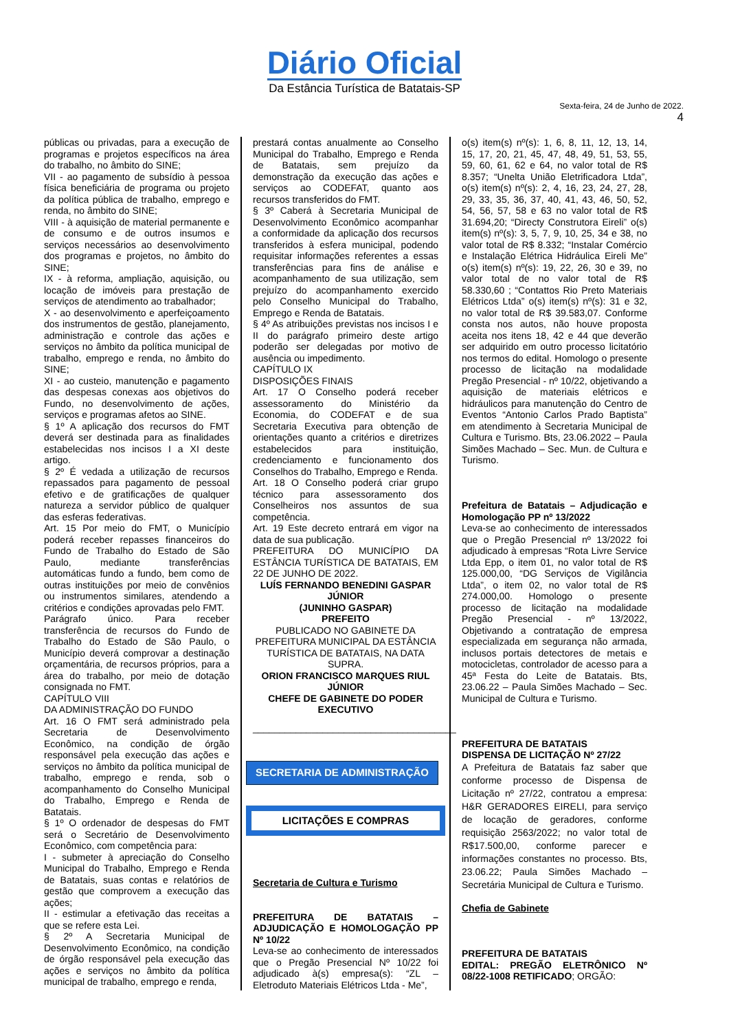Diário Oficial
Da Estância Turística de Batatais-SP
Sexta-feira, 24 de Junho de 2022.
4
públicas ou privadas, para a execução de programas e projetos específicos na área do trabalho, no âmbito do SINE;
VII - ao pagamento de subsídio à pessoa física beneficiária de programa ou projeto da política pública de trabalho, emprego e renda, no âmbito do SINE;
VIII - à aquisição de material permanente e de consumo e de outros insumos e serviços necessários ao desenvolvimento dos programas e projetos, no âmbito do SINE;
IX - à reforma, ampliação, aquisição, ou locação de imóveis para prestação de serviços de atendimento ao trabalhador;
X - ao desenvolvimento e aperfeiçoamento dos instrumentos de gestão, planejamento, administração e controle das ações e serviços no âmbito da política municipal de trabalho, emprego e renda, no âmbito do SINE;
XI - ao custeio, manutenção e pagamento das despesas conexas aos objetivos do Fundo, no desenvolvimento de ações, serviços e programas afetos ao SINE.
§ 1º A aplicação dos recursos do FMT deverá ser destinada para as finalidades estabelecidas nos incisos I a XI deste artigo.
§ 2º É vedada a utilização de recursos repassados para pagamento de pessoal efetivo e de gratificações de qualquer natureza a servidor público de qualquer das esferas federativas.
Art. 15 Por meio do FMT, o Município poderá receber repasses financeiros do Fundo de Trabalho do Estado de São Paulo, mediante transferências automáticas fundo a fundo, bem como de outras instituições por meio de convênios ou instrumentos similares, atendendo a critérios e condições aprovadas pelo FMT.
Parágrafo único. Para receber transferência de recursos do Fundo de Trabalho do Estado de São Paulo, o Município deverá comprovar a destinação orçamentária, de recursos próprios, para a área do trabalho, por meio de dotação consignada no FMT.
CAPÍTULO VIII
DA ADMINISTRAÇÃO DO FUNDO
Art. 16 O FMT será administrado pela Secretaria de Desenvolvimento Econômico, na condição de órgão responsável pela execução das ações e serviços no âmbito da política municipal de trabalho, emprego e renda, sob o acompanhamento do Conselho Municipal do Trabalho, Emprego e Renda de Batatais.
§ 1º O ordenador de despesas do FMT será o Secretário de Desenvolvimento Econômico, com competência para:
I - submeter à apreciação do Conselho Municipal do Trabalho, Emprego e Renda de Batatais, suas contas e relatórios de gestão que comprovem a execução das ações;
II - estimular a efetivação das receitas a que se refere esta Lei.
§ 2º A Secretaria Municipal de Desenvolvimento Econômico, na condição de órgão responsável pela execução das ações e serviços no âmbito da política municipal de trabalho, emprego e renda,
prestará contas anualmente ao Conselho Municipal do Trabalho, Emprego e Renda de Batatais, sem prejuízo da demonstração da execução das ações e serviços ao CODEFAT, quanto aos recursos transferidos do FMT.
§ 3º Caberá à Secretaria Municipal de Desenvolvimento Econômico acompanhar a conformidade da aplicação dos recursos transferidos à esfera municipal, podendo requisitar informações referentes a essas transferências para fins de análise e acompanhamento de sua utilização, sem prejuízo do acompanhamento exercido pelo Conselho Municipal do Trabalho, Emprego e Renda de Batatais.
§ 4º As atribuições previstas nos incisos I e II do parágrafo primeiro deste artigo poderão ser delegadas por motivo de ausência ou impedimento.
CAPÍTULO IX
DISPOSIÇÕES FINAIS
Art. 17 O Conselho poderá receber assessoramento do Ministério da Economia, do CODEFAT e de sua Secretaria Executiva para obtenção de orientações quanto a critérios e diretrizes estabelecidos para instituição, credenciamento e funcionamento dos Conselhos do Trabalho, Emprego e Renda.
Art. 18 O Conselho poderá criar grupo técnico para assessoramento dos Conselheiros nos assuntos de sua competência.
Art. 19 Este decreto entrará em vigor na data de sua publicação.
PREFEITURA DO MUNICÍPIO DA ESTÂNCIA TURÍSTICA DE BATATAIS, EM 22 DE JUNHO DE 2022.
LUÍS FERNANDO BENEDINI GASPAR JÚNIOR
(JUNINHO GASPAR)
PREFEITO
PUBLICADO NO GABINETE DA PREFEITURA MUNICIPAL DA ESTÂNCIA TURÍSTICA DE BATATAIS, NA DATA SUPRA.
ORION FRANCISCO MARQUES RIUL JÚNIOR
CHEFE DE GABINETE DO PODER EXECUTIVO
______________________________________
SECRETARIA DE ADMINISTRAÇÃO
LICITAÇÕES E COMPRAS
Secretaria de Cultura e Turismo
PREFEITURA DE BATATAIS – ADJUDICAÇÃO E HOMOLOGAÇÃO PP Nº 10/22
Leva-se ao conhecimento de interessados que o Pregão Presencial Nº 10/22 foi adjudicado à(s) empresa(s): “ZL – Eletroduto Materiais Elétricos Ltda - Me”,
o(s) item(s) nº(s): 1, 6, 8, 11, 12, 13, 14, 15, 17, 20, 21, 45, 47, 48, 49, 51, 53, 55, 59, 60, 61, 62 e 64, no valor total de R$ 8.357; “Unelta União Eletrificadora Ltda”, o(s) item(s) nº(s): 2, 4, 16, 23, 24, 27, 28, 29, 33, 35, 36, 37, 40, 41, 43, 46, 50, 52, 54, 56, 57, 58 e 63 no valor total de R$ 31.694,20; “Directy Construtora Eireli” o(s) item(s) nº(s): 3, 5, 7, 9, 10, 25, 34 e 38, no valor total de R$ 8.332; “Instalar Comércio e Instalação Elétrica Hidráulica Eireli Me” o(s) item(s) nº(s): 19, 22, 26, 30 e 39, no valor total de no valor total de R$ 58.330,60 ; “Contattos Rio Preto Materiais Elétricos Ltda” o(s) item(s) nº(s): 31 e 32, no valor total de R$ 39.583,07. Conforme consta nos autos, não houve proposta aceita nos itens 18, 42 e 44 que deverão ser adquirido em outro processo licitatório nos termos do edital. Homologo o presente processo de licitação na modalidade Pregão Presencial - nº 10/22, objetivando a aquisição de materiais elétricos e hidráulicos para manutenção do Centro de Eventos “Antonio Carlos Prado Baptista” em atendimento à Secretaria Municipal de Cultura e Turismo. Bts, 23.06.2022 – Paula Simões Machado – Sec. Mun. de Cultura e Turismo.
Prefeitura de Batatais – Adjudicação e Homologação PP nº 13/2022
Leva-se ao conhecimento de interessados que o Pregão Presencial nº 13/2022 foi adjudicado à empresas “Rota Livre Service Ltda Epp, o item 01, no valor total de R$ 125.000,00, “DG Serviços de Vigilância Ltda”, o item 02, no valor total de R$ 274.000,00. Homologo o presente processo de licitação na modalidade Pregão Presencial - nº 13/2022, Objetivando a contratação de empresa especializada em segurança não armada, inclusos portais detectores de metais e motocicletas, controlador de acesso para a 45ª Festa do Leite de Batatais. Bts, 23.06.22 – Paula Simões Machado – Sec. Municipal de Cultura e Turismo.
PREFEITURA DE BATATAIS
DISPENSA DE LICITAÇÃO Nº 27/22
A Prefeitura de Batatais faz saber que conforme processo de Dispensa de Licitação nº 27/22, contratou a empresa: H&R GERADORES EIRELI, para serviço de locação de geradores, conforme requisição 2563/2022; no valor total de R$17.500,00, conforme parecer e informações constantes no processo. Bts, 23.06.22; Paula Simões Machado – Secretária Municipal de Cultura e Turismo.
Chefia de Gabinete
PREFEITURA DE BATATAIS
EDITAL: PREGÃO ELETRÔNICO Nº 08/22-1008 RETIFICADO; ORGÃO: